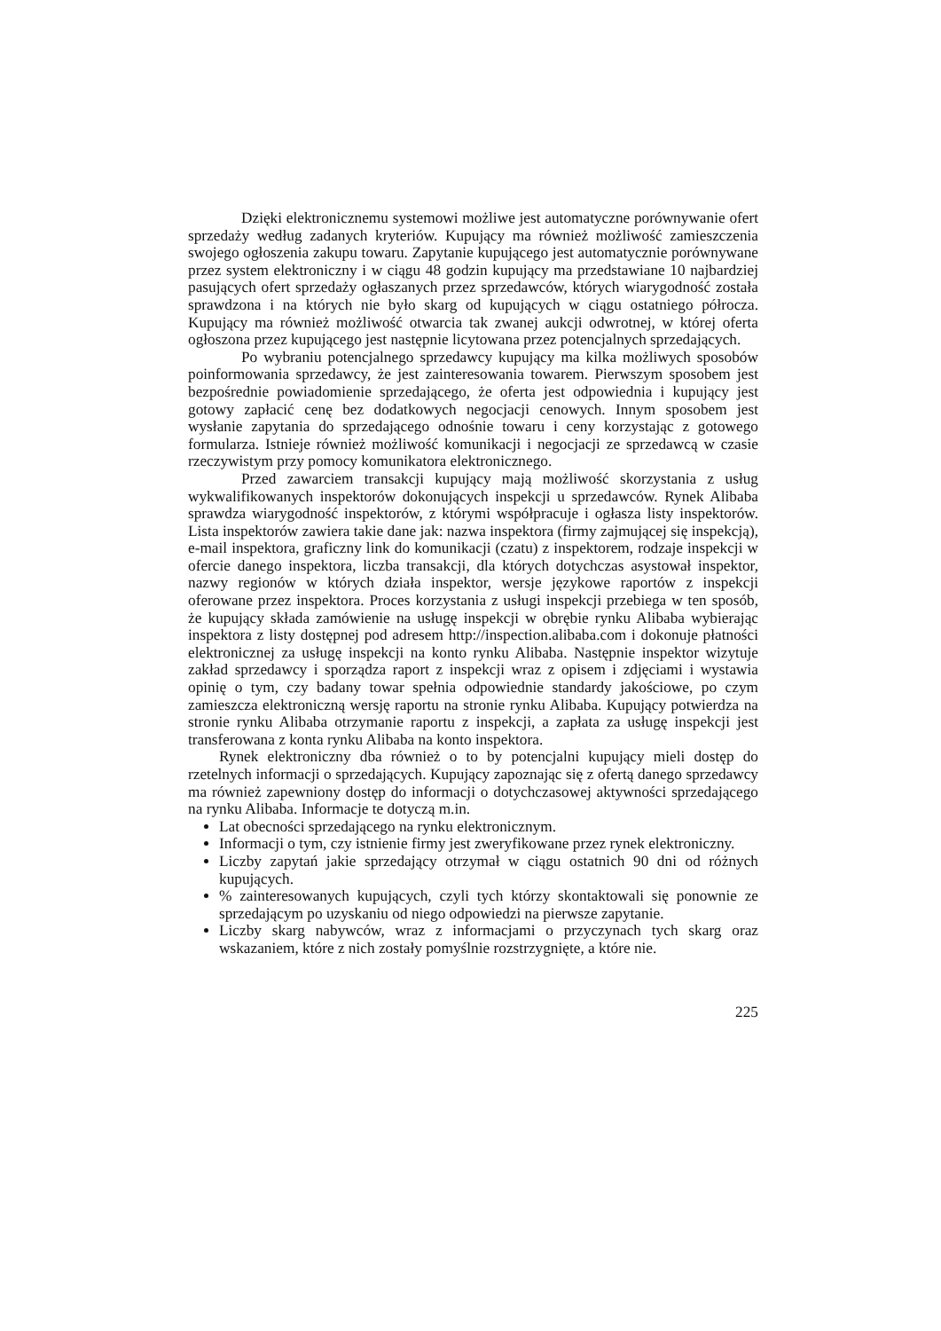Dzięki elektronicznemu systemowi możliwe jest automatyczne porównywanie ofert sprzedaży według zadanych kryteriów. Kupujący ma również możliwość zamieszczenia swojego ogłoszenia zakupu towaru. Zapytanie kupującego jest automatycznie porównywane przez system elektroniczny i w ciągu 48 godzin kupujący ma przedstawiane 10 najbardziej pasujących ofert sprzedaży ogłaszanych przez sprzedawców, których wiarygodność została sprawdzona i na których nie było skarg od kupujących w ciągu ostatniego półrocza. Kupujący ma również możliwość otwarcia tak zwanej aukcji odwrotnej, w której oferta ogłoszona przez kupującego jest następnie licytowana przez potencjalnych sprzedających.
Po wybraniu potencjalnego sprzedawcy kupujący ma kilka możliwych sposobów poinformowania sprzedawcy, że jest zainteresowania towarem. Pierwszym sposobem jest bezpośrednie powiadomienie sprzedającego, że oferta jest odpowiednia i kupujący jest gotowy zapłacić cenę bez dodatkowych negocjacji cenowych. Innym sposobem jest wysłanie zapytania do sprzedającego odnośnie towaru i ceny korzystając z gotowego formularza. Istnieje również możliwość komunikacji i negocjacji ze sprzedawcą w czasie rzeczywistym przy pomocy komunikatora elektronicznego.
Przed zawarciem transakcji kupujący mają możliwość skorzystania z usług wykwalifikowanych inspektorów dokonujących inspekcji u sprzedawców. Rynek Alibaba sprawdza wiarygodność inspektorów, z którymi współpracuje i ogłasza listy inspektorów. Lista inspektorów zawiera takie dane jak: nazwa inspektora (firmy zajmującej się inspekcją), e-mail inspektora, graficzny link do komunikacji (czatu) z inspektorem, rodzaje inspekcji w ofercie danego inspektora, liczba transakcji, dla których dotychczas asystował inspektor, nazwy regionów w których działa inspektor, wersje językowe raportów z inspekcji oferowane przez inspektora. Proces korzystania z usługi inspekcji przebiega w ten sposób, że kupujący składa zamówienie na usługę inspekcji w obrębie rynku Alibaba wybierając inspektora z listy dostępnej pod adresem http://inspection.alibaba.com i dokonuje płatności elektronicznej za usługę inspekcji na konto rynku Alibaba. Następnie inspektor wizytuje zakład sprzedawcy i sporządza raport z inspekcji wraz z opisem i zdjęciami i wystawia opinię o tym, czy badany towar spełnia odpowiednie standardy jakościowe, po czym zamieszcza elektroniczną wersję raportu na stronie rynku Alibaba. Kupujący potwierdza na stronie rynku Alibaba otrzymanie raportu z inspekcji, a zapłata za usługę inspekcji jest transferowana z konta rynku Alibaba na konto inspektora.
Rynek elektroniczny dba również o to by potencjalni kupujący mieli dostęp do rzetelnych informacji o sprzedających. Kupujący zapoznając się z ofertą danego sprzedawcy ma również zapewniony dostęp do informacji o dotychczasowej aktywności sprzedającego na rynku Alibaba. Informacje te dotyczą m.in.
Lat obecności sprzedającego na rynku elektronicznym.
Informacji o tym, czy istnienie firmy jest zweryfikowane przez rynek elektroniczny.
Liczby zapytań jakie sprzedający otrzymał w ciągu ostatnich 90 dni od różnych kupujących.
% zainteresowanych kupujących, czyli tych którzy skontaktowali się ponownie ze sprzedającym po uzyskaniu od niego odpowiedzi na pierwsze zapytanie.
Liczby skarg nabywców, wraz z informacjami o przyczynach tych skarg oraz wskazaniem, które z nich zostały pomyślnie rozstrzygnięte, a które nie.
225